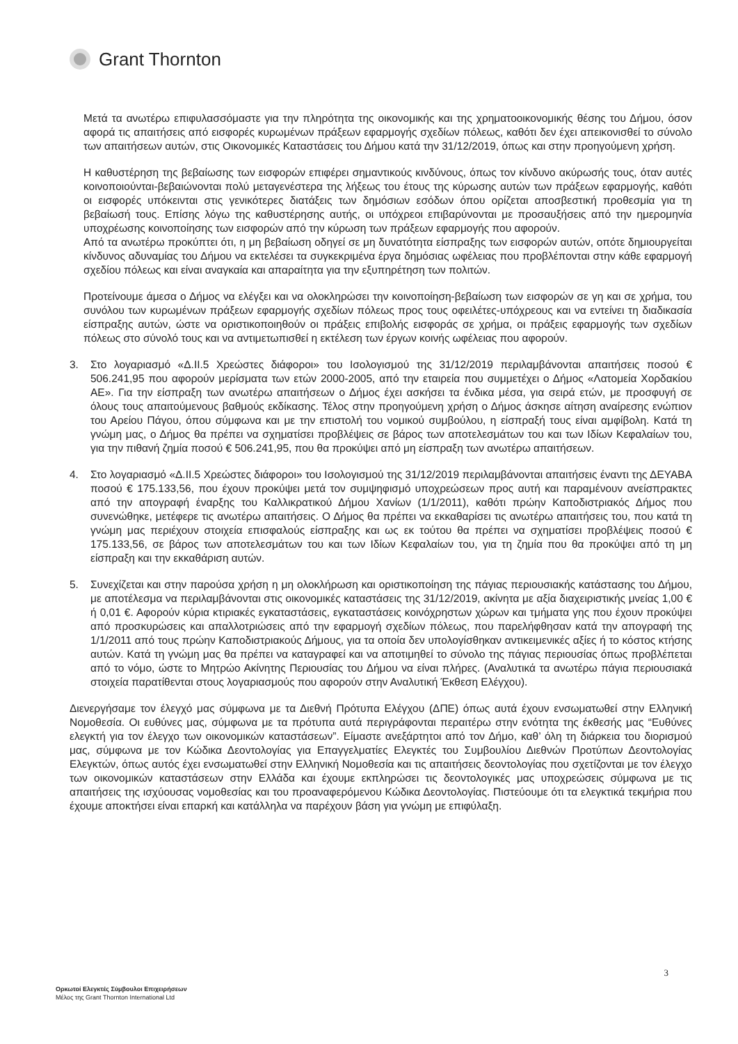Grant Thornton
Μετά τα ανωτέρω επιφυλασσόμαστε για την πληρότητα της οικονομικής και της χρηματοοικονομικής θέσης του Δήμου, όσον αφορά τις απαιτήσεις από εισφορές κυρωμένων πράξεων εφαρμογής σχεδίων πόλεως, καθότι δεν έχει απεικονισθεί το σύνολο των απαιτήσεων αυτών, στις Οικονομικές Καταστάσεις του Δήμου κατά την 31/12/2019, όπως και στην προηγούμενη χρήση.
Η καθυστέρηση της βεβαίωσης των εισφορών επιφέρει σημαντικούς κινδύνους, όπως τον κίνδυνο ακύρωσής τους, όταν αυτές κοινοποιούνται-βεβαιώνονται πολύ μεταγενέστερα της λήξεως του έτους της κύρωσης αυτών των πράξεων εφαρμογής, καθότι οι εισφορές υπόκεινται στις γενικότερες διατάξεις των δημόσιων εσόδων όπου ορίζεται αποσβεστική προθεσμία για τη βεβαίωσή τους. Επίσης λόγω της καθυστέρησης αυτής, οι υπόχρεοι επιβαρύνονται με προσαυξήσεις από την ημερομηνία υποχρέωσης κοινοποίησης των εισφορών από την κύρωση των πράξεων εφαρμογής που αφορούν.
Από τα ανωτέρω προκύπτει ότι, η μη βεβαίωση οδηγεί σε μη δυνατότητα είσπραξης των εισφορών αυτών, οπότε δημιουργείται κίνδυνος αδυναμίας του Δήμου να εκτελέσει τα συγκεκριμένα έργα δημόσιας ωφέλειας που προβλέπονται στην κάθε εφαρμογή σχεδίου πόλεως και είναι αναγκαία και απαραίτητα για την εξυπηρέτηση των πολιτών.
Προτείνουμε άμεσα ο Δήμος να ελέγξει και να ολοκληρώσει την κοινοποίηση-βεβαίωση των εισφορών σε γη και σε χρήμα, του συνόλου των κυρωμένων πράξεων εφαρμογής σχεδίων πόλεως προς τους οφειλέτες-υπόχρεους και να εντείνει τη διαδικασία είσπραξης αυτών, ώστε να οριστικοποιηθούν οι πράξεις επιβολής εισφοράς σε χρήμα, οι πράξεις εφαρμογής των σχεδίων πόλεως στο σύνολό τους και να αντιμετωπισθεί η εκτέλεση των έργων κοινής ωφέλειας που αφορούν.
3. Στο λογαριασμό «Δ.ΙΙ.5 Χρεώστες διάφοροι» του Ισολογισμού της 31/12/2019 περιλαμβάνονται απαιτήσεις ποσού € 506.241,95 που αφορούν μερίσματα των ετών 2000-2005, από την εταιρεία που συμμετέχει ο Δήμος «Λατομεία Χορδακίου ΑΕ». Για την είσπραξη των ανωτέρω απαιτήσεων ο Δήμος έχει ασκήσει τα ένδικα μέσα, για σειρά ετών, με προσφυγή σε όλους τους απαιτούμενους βαθμούς εκδίκασης. Τέλος στην προηγούμενη χρήση ο Δήμος άσκησε αίτηση αναίρεσης ενώπιον του Αρείου Πάγου, όπου σύμφωνα και με την επιστολή του νομικού συμβούλου, η είσπραξή τους είναι αμφίβολη. Κατά τη γνώμη μας, ο Δήμος θα πρέπει να σχηματίσει προβλέψεις σε βάρος των αποτελεσμάτων του και των Ιδίων Κεφαλαίων του, για την πιθανή ζημία ποσού € 506.241,95, που θα προκύψει από μη είσπραξη των ανωτέρω απαιτήσεων.
4. Στο λογαριασμό «Δ.ΙΙ.5 Χρεώστες διάφοροι» του Ισολογισμού της 31/12/2019 περιλαμβάνονται απαιτήσεις έναντι της ΔΕΥΑΒΑ ποσού € 175.133,56, που έχουν προκύψει μετά τον συμψηφισμό υποχρεώσεων προς αυτή και παραμένουν ανείσπρακτες από την απογραφή έναρξης του Καλλικρατικού Δήμου Χανίων (1/1/2011), καθότι πρώην Καποδιστριακός Δήμος που συνενώθηκε, μετέφερε τις ανωτέρω απαιτήσεις. Ο Δήμος θα πρέπει να εκκαθαρίσει τις ανωτέρω απαιτήσεις του, που κατά τη γνώμη μας περιέχουν στοιχεία επισφαλούς είσπραξης και ως εκ τούτου θα πρέπει να σχηματίσει προβλέψεις ποσού € 175.133,56, σε βάρος των αποτελεσμάτων του και των Ιδίων Κεφαλαίων του, για τη ζημία που θα προκύψει από τη μη είσπραξη και την εκκαθάριση αυτών.
5. Συνεχίζεται και στην παρούσα χρήση η μη ολοκλήρωση και οριστικοποίηση της πάγιας περιουσιακής κατάστασης του Δήμου, με αποτέλεσμα να περιλαμβάνονται στις οικονομικές καταστάσεις της 31/12/2019, ακίνητα με αξία διαχειριστικής μνείας 1,00 € ή 0,01 €. Αφορούν κύρια κτιριακές εγκαταστάσεις, εγκαταστάσεις κοινόχρηστων χώρων και τμήματα γης που έχουν προκύψει από προσκυρώσεις και απαλλοτριώσεις από την εφαρμογή σχεδίων πόλεως, που παρελήφθησαν κατά την απογραφή της 1/1/2011 από τους πρώην Καποδιστριακούς Δήμους, για τα οποία δεν υπολογίσθηκαν αντικειμενικές αξίες ή το κόστος κτήσης αυτών. Κατά τη γνώμη μας θα πρέπει να καταγραφεί και να αποτιμηθεί το σύνολο της πάγιας περιουσίας όπως προβλέπεται από το νόμο, ώστε το Μητρώο Ακίνητης Περιουσίας του Δήμου να είναι πλήρες. (Αναλυτικά τα ανωτέρω πάγια περιουσιακά στοιχεία παρατίθενται στους λογαριασμούς που αφορούν στην Αναλυτική Έκθεση Ελέγχου).
Διενεργήσαμε τον έλεγχό μας σύμφωνα με τα Διεθνή Πρότυπα Ελέγχου (ΔΠΕ) όπως αυτά έχουν ενσωματωθεί στην Ελληνική Νομοθεσία. Οι ευθύνες μας, σύμφωνα με τα πρότυπα αυτά περιγράφονται περαιτέρω στην ενότητα της έκθεσής μας “Ευθύνες ελεγκτή για τον έλεγχο των οικονομικών καταστάσεων”. Είμαστε ανεξάρτητοι από τον Δήμο, καθ’ όλη τη διάρκεια του διορισμού μας, σύμφωνα με τον Κώδικα Δεοντολογίας για Επαγγελματίες Ελεγκτές του Συμβουλίου Διεθνών Προτύπων Δεοντολογίας Ελεγκτών, όπως αυτός έχει ενσωματωθεί στην Ελληνική Νομοθεσία και τις απαιτήσεις δεοντολογίας που σχετίζονται με τον έλεγχο των οικονομικών καταστάσεων στην Ελλάδα και έχουμε εκπληρώσει τις δεοντολογικές μας υποχρεώσεις σύμφωνα με τις απαιτήσεις της ισχύουσας νομοθεσίας και του προαναφερόμενου Κώδικα Δεοντολογίας. Πιστεύουμε ότι τα ελεγκτικά τεκμήρια που έχουμε αποκτήσει είναι επαρκή και κατάλληλα να παρέχουν βάση για γνώμη με επιφύλαξη.
3
Ορκωτοί Ελεγκτές Σύμβουλοι Επιχειρήσεων
Μέλος της Grant Thornton International Ltd